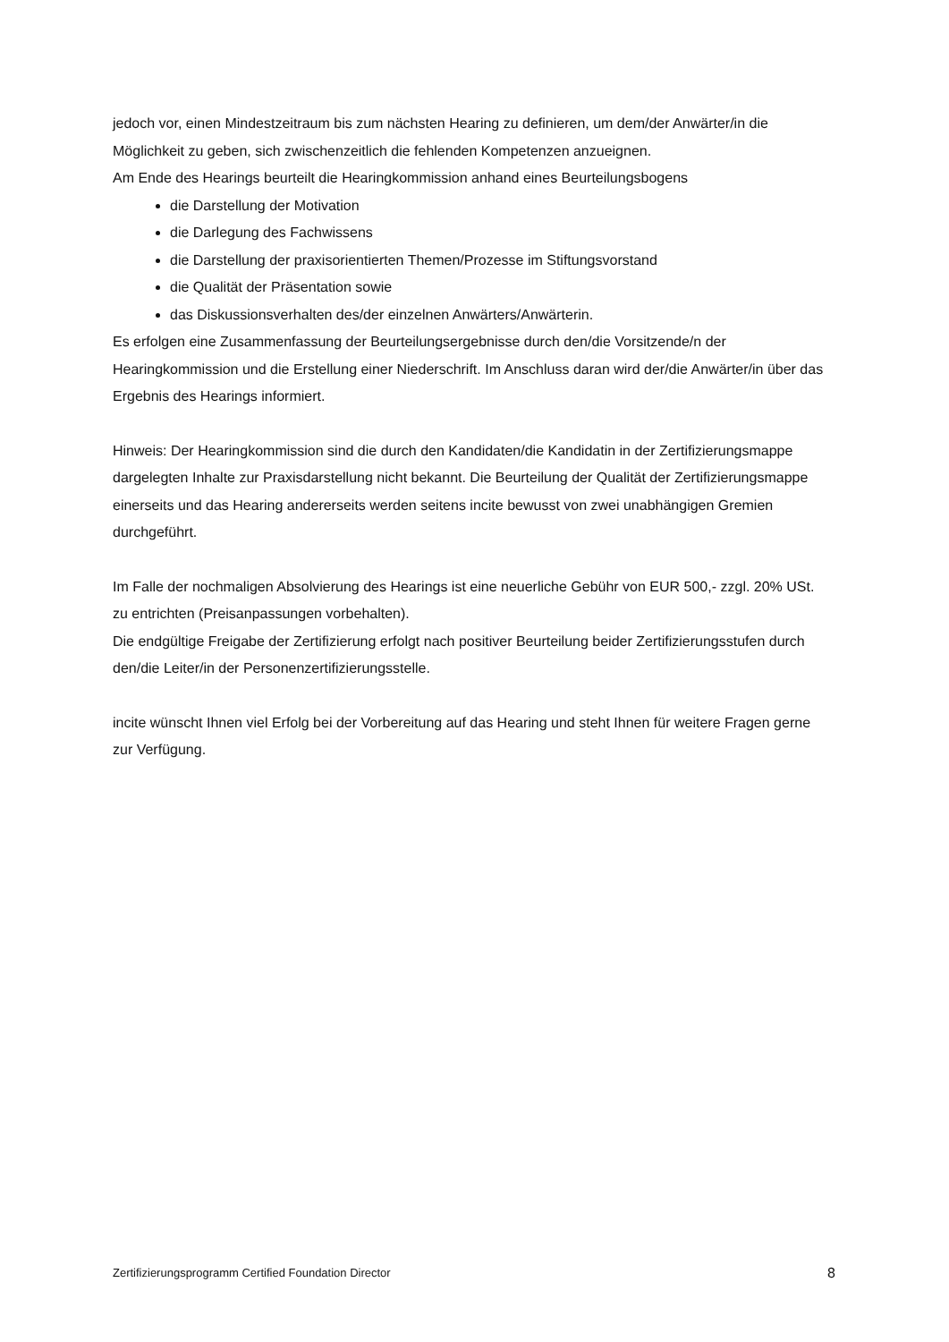jedoch vor, einen Mindestzeitraum bis zum nächsten Hearing zu definieren, um dem/der Anwärter/in die Möglichkeit zu geben, sich zwischenzeitlich die fehlenden Kompetenzen anzueignen.
Am Ende des Hearings beurteilt die Hearingkommission anhand eines Beurteilungsbogens
die Darstellung der Motivation
die Darlegung des Fachwissens
die Darstellung der praxisorientierten Themen/Prozesse im Stiftungsvorstand
die Qualität der Präsentation sowie
das Diskussionsverhalten des/der einzelnen Anwärters/Anwärterin.
Es erfolgen eine Zusammenfassung der Beurteilungsergebnisse durch den/die Vorsitzende/n der Hearingkommission und die Erstellung einer Niederschrift. Im Anschluss daran wird der/die Anwärter/in über das Ergebnis des Hearings informiert.
Hinweis: Der Hearingkommission sind die durch den Kandidaten/die Kandidatin in der Zertifizierungsmappe dargelegten Inhalte zur Praxisdarstellung nicht bekannt. Die Beurteilung der Qualität der Zertifizierungsmappe einerseits und das Hearing andererseits werden seitens incite bewusst von zwei unabhängigen Gremien durchgeführt.
Im Falle der nochmaligen Absolvierung des Hearings ist eine neuerliche Gebühr von EUR 500,- zzgl. 20% USt. zu entrichten (Preisanpassungen vorbehalten).
Die endgültige Freigabe der Zertifizierung erfolgt nach positiver Beurteilung beider Zertifizierungsstufen durch den/die Leiter/in der Personenzertifizierungsstelle.
incite wünscht Ihnen viel Erfolg bei der Vorbereitung auf das Hearing und steht Ihnen für weitere Fragen gerne zur Verfügung.
Zertifizierungsprogramm Certified Foundation Director 8